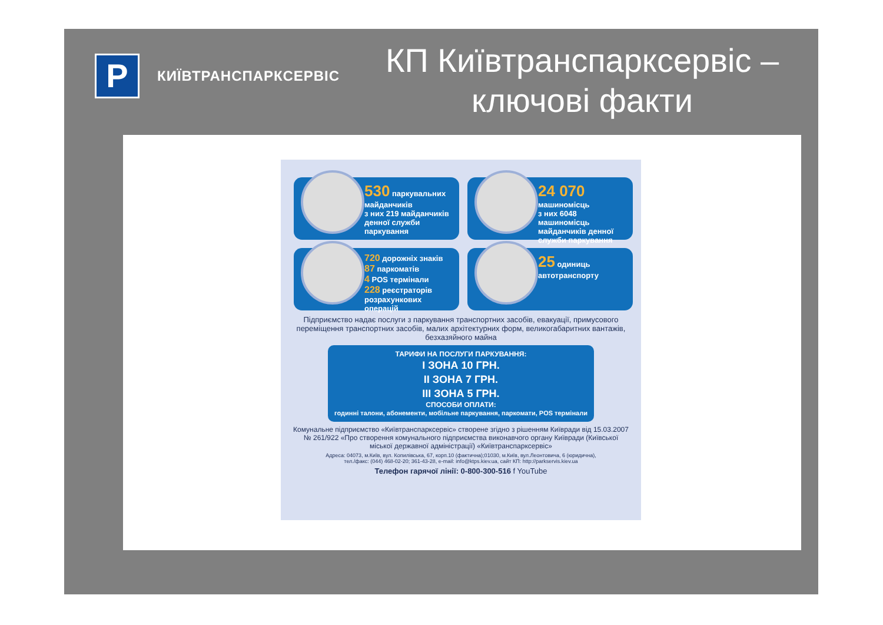P
КИЇВТРАНСПАРКСЕРВІС
КП Київтранспарксервіс –
ключові факти
530 паркувальних майданчиків
з них 219 майданчиків денної служби паркування
24 070 машиномісць
з них 6048 машиномісць майданчиків денної служби паркування
720 дорожніх знаків
87 паркоматів
4 POS термінали
228 реєстраторів розрахункових операцій
25 одиниць автотранспорту
Підприємство надає послуги з паркування транспортних засобів, евакуації, примусового переміщення транспортних засобів, малих архітектурних форм, великогабаритних вантажів, безхазяйного майна
ТАРИФИ НА ПОСЛУГИ ПАРКУВАННЯ:
I ЗОНА 10 ГРН.
II ЗОНА 7 ГРН.
III ЗОНА 5 ГРН.
СПОСОБИ ОПЛАТИ:
годинні талони, абонементи, мобільне паркування, паркомати, POS термінали
Комунальне підприємство «Київтранспарксервіс» створене згідно з рішенням Київради від 15.03.2007 № 261/922 «Про створення комунального підприємства виконавчого органу Київради (Київської міської державної адміністрації) «Київтранспарксервіс»
Адреса: 04073, м.Київ, вул. Копилівська, 67, корп.10 (фактична);01030, м.Київ, вул.Леонтовича, 6 (юридична),
тел./факс: (044) 468-02-20; 361-43-28, e-mail: info@ktps.kiev.ua, сайт КП: http://parkservis.kiev.ua
Телефон гарячої лінії: 0-800-300-516 f YouTube